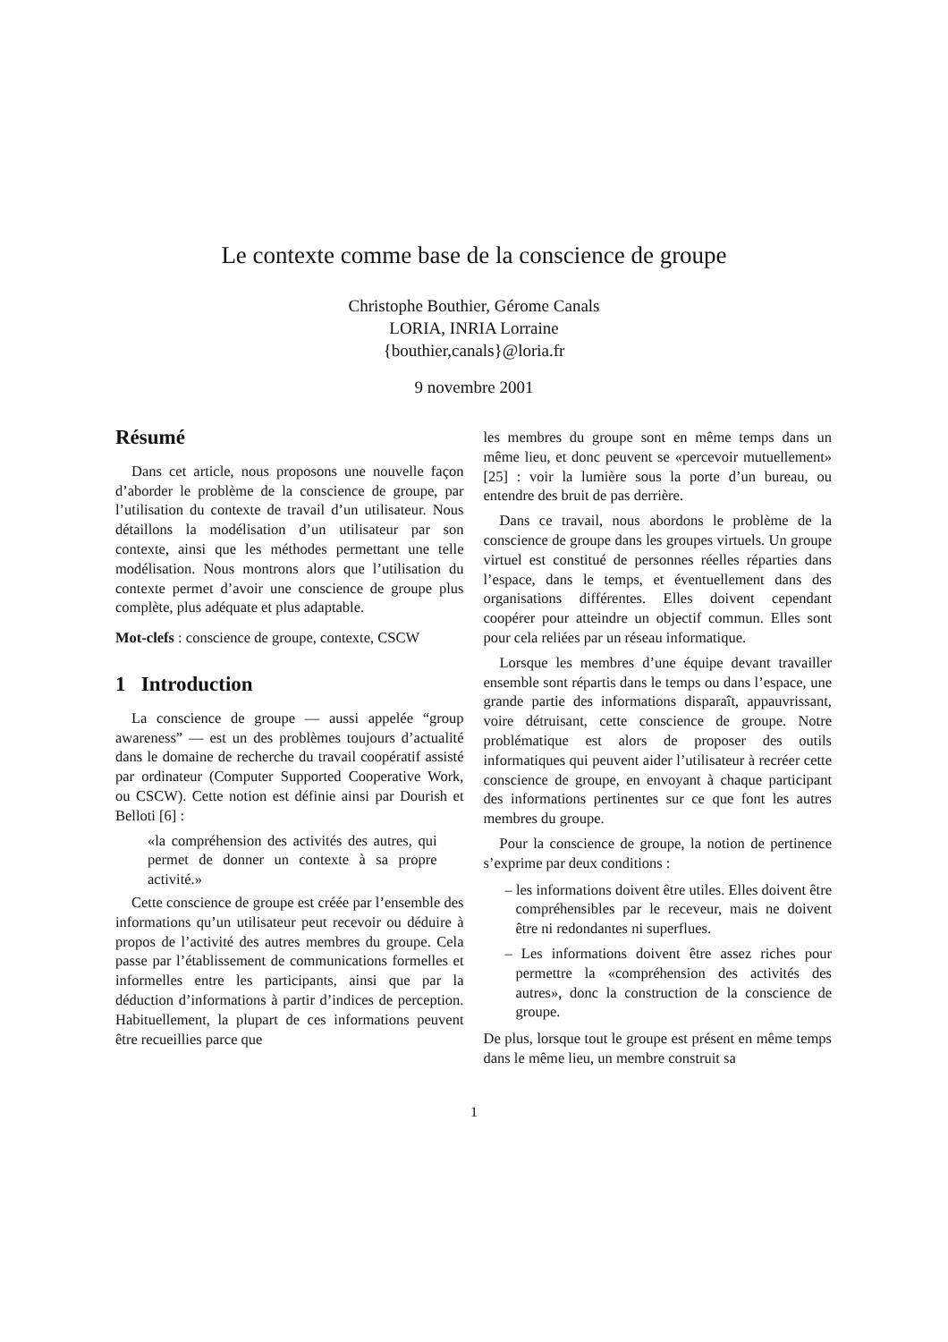Le contexte comme base de la conscience de groupe
Christophe Bouthier, Gérome Canals
LORIA, INRIA Lorraine
{bouthier,canals}@loria.fr
9 novembre 2001
Résumé
Dans cet article, nous proposons une nouvelle façon d’aborder le problème de la conscience de groupe, par l’utilisation du contexte de travail d’un utilisateur. Nous détaillons la modélisation d’un utilisateur par son contexte, ainsi que les méthodes permettant une telle modélisation. Nous montrons alors que l’utilisation du contexte permet d’avoir une conscience de groupe plus complète, plus adéquate et plus adaptable.
Mot-clefs : conscience de groupe, contexte, CSCW
1 Introduction
La conscience de groupe — aussi appelée “group awareness” — est un des problèmes toujours d’actualité dans le domaine de recherche du travail coopératif assisté par ordinateur (Computer Supported Cooperative Work, ou CSCW). Cette notion est définie ainsi par Dourish et Belloti [6] :
«la compréhension des activités des autres, qui permet de donner un contexte à sa propre activité.»
Cette conscience de groupe est créée par l’ensemble des informations qu’un utilisateur peut recevoir ou déduire à propos de l’activité des autres membres du groupe. Cela passe par l’établissement de communications formelles et informelles entre les participants, ainsi que par la déduction d’informations à partir d’indices de perception. Habituellement, la plupart de ces informations peuvent être recueillies parce que
les membres du groupe sont en même temps dans un même lieu, et donc peuvent se «percevoir mutuellement» [25] : voir la lumière sous la porte d’un bureau, ou entendre des bruit de pas derrière.
Dans ce travail, nous abordons le problème de la conscience de groupe dans les groupes virtuels. Un groupe virtuel est constitué de personnes réelles réparties dans l’espace, dans le temps, et éventuellement dans des organisations différentes. Elles doivent cependant coopérer pour atteindre un objectif commun. Elles sont pour cela reliées par un réseau informatique.
Lorsque les membres d’une équipe devant travailler ensemble sont répartis dans le temps ou dans l’espace, une grande partie des informations disparaît, appauvrissant, voire détruisant, cette conscience de groupe. Notre problématique est alors de proposer des outils informatiques qui peuvent aider l’utilisateur à recréer cette conscience de groupe, en envoyant à chaque participant des informations pertinentes sur ce que font les autres membres du groupe.
Pour la conscience de groupe, la notion de pertinence s’exprime par deux conditions :
– les informations doivent être utiles. Elles doivent être compréhensibles par le receveur, mais ne doivent être ni redondantes ni superflues.
– Les informations doivent être assez riches pour permettre la «compréhension des activités des autres», donc la construction de la conscience de groupe.
De plus, lorsque tout le groupe est présent en même temps dans le même lieu, un membre construit sa
1